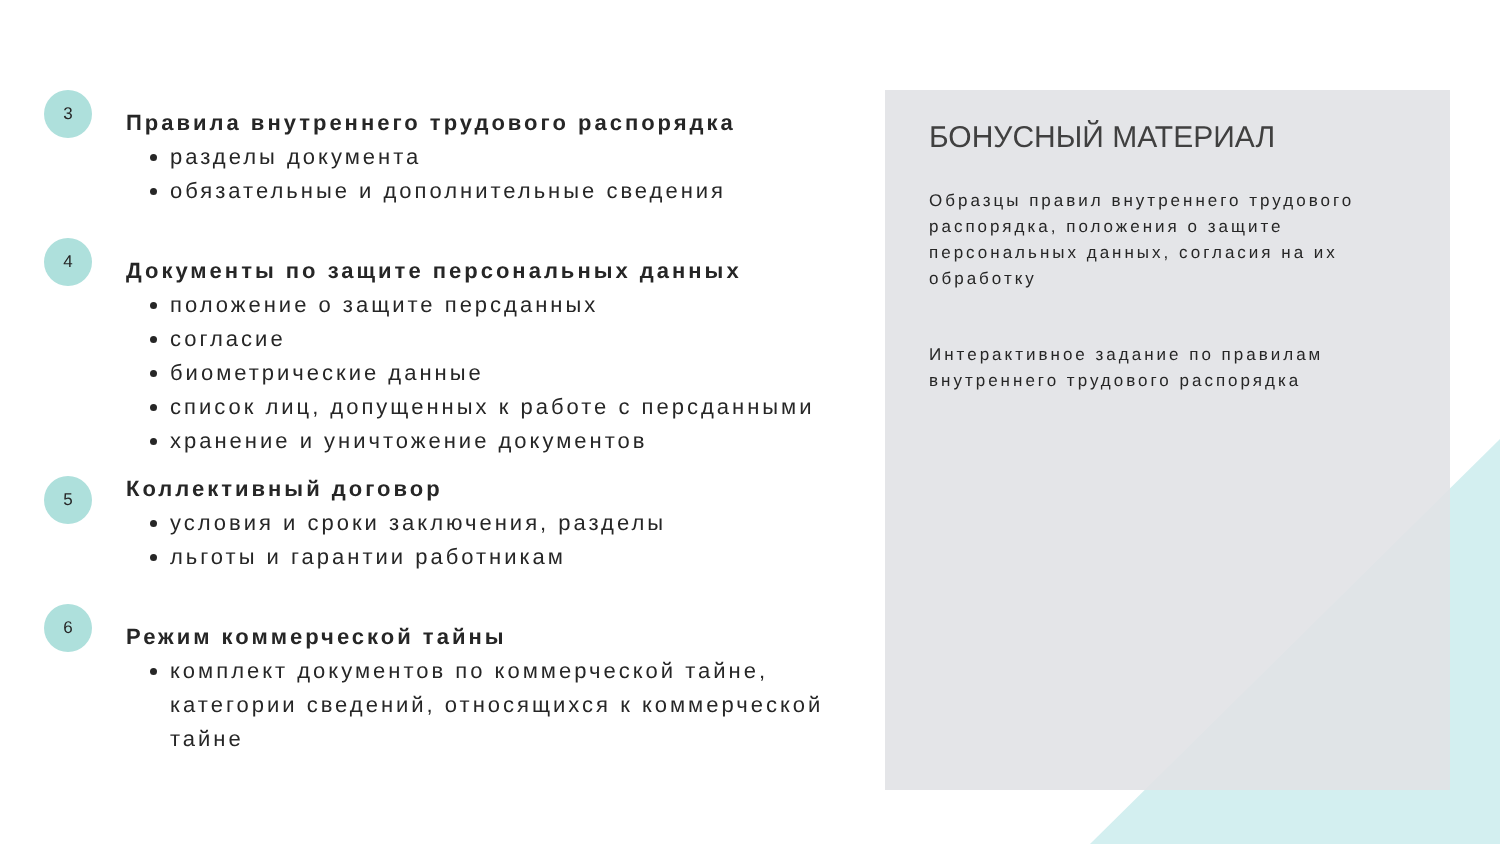3
Правила внутреннего трудового распорядка
разделы документа
обязательные и дополнительные сведения
4
Документы по защите персональных данных
положение о защите персданных
согласие
биометрические данные
список лиц, допущенных к работе с персданными
хранение и уничтожение документов
5
Коллективный договор
условия и сроки заключения, разделы
льготы и гарантии работникам
6
Режим коммерческой тайны
комплект документов по коммерческой тайне, категории сведений, относящихся к коммерческой тайне
БОНУСНЫЙ МАТЕРИАЛ
Образцы правил внутреннего трудового распорядка, положения о защите персональных данных, согласия на их обработку
Интерактивное задание по правилам внутреннего трудового распорядка